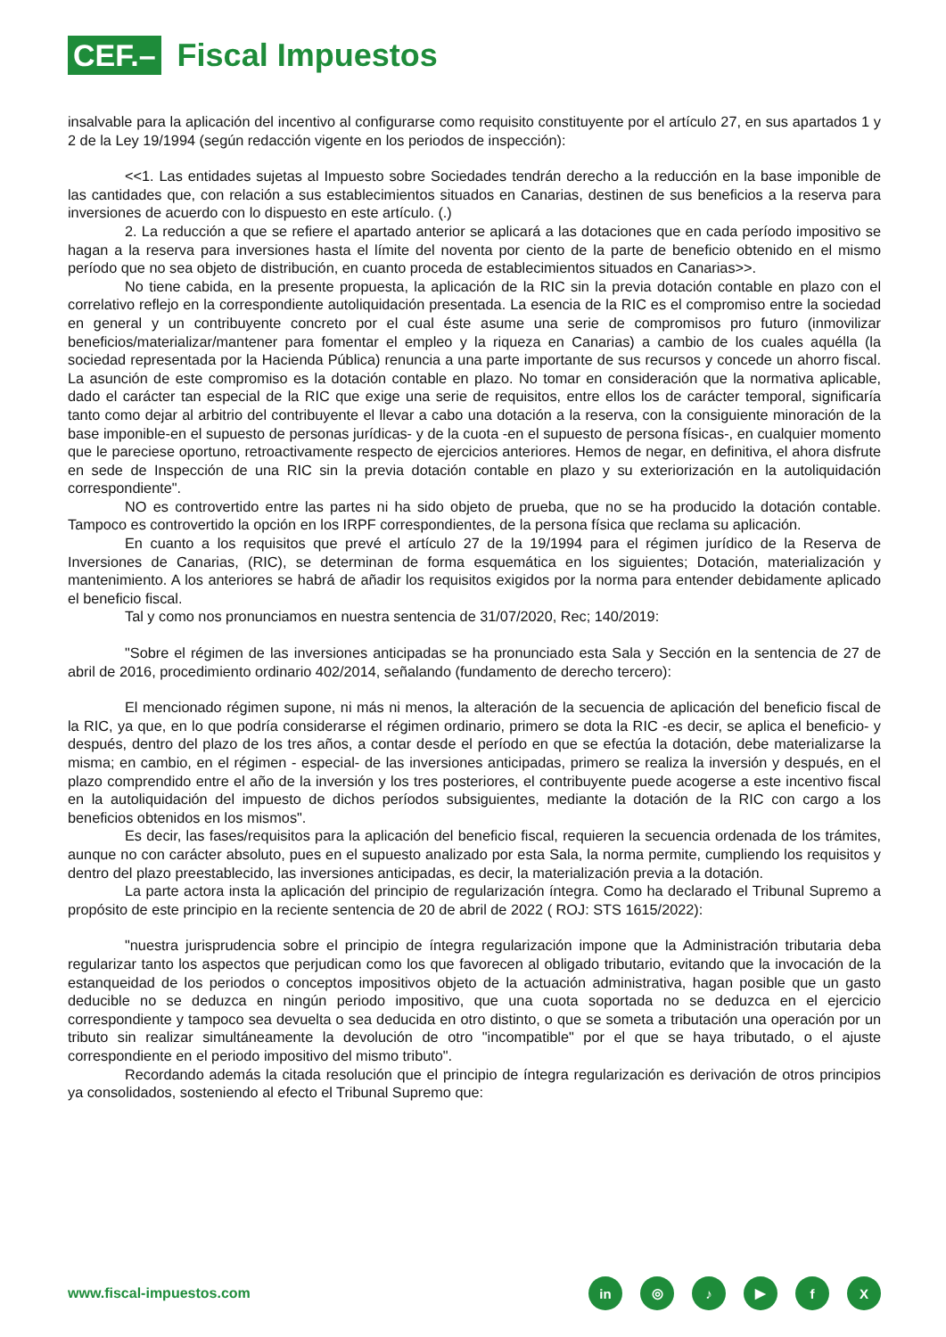CEF.–
Fiscal Impuestos
insalvable para la aplicación del incentivo al configurarse como requisito constituyente por el artículo 27, en sus apartados 1 y 2 de la Ley 19/1994 (según redacción vigente en los periodos de inspección):
<<1. Las entidades sujetas al Impuesto sobre Sociedades tendrán derecho a la reducción en la base imponible de las cantidades que, con relación a sus establecimientos situados en Canarias, destinen de sus beneficios a la reserva para inversiones de acuerdo con lo dispuesto en este artículo. (.)
2. La reducción a que se refiere el apartado anterior se aplicará a las dotaciones que en cada período impositivo se hagan a la reserva para inversiones hasta el límite del noventa por ciento de la parte de beneficio obtenido en el mismo período que no sea objeto de distribución, en cuanto proceda de establecimientos situados en Canarias>>.
No tiene cabida, en la presente propuesta, la aplicación de la RIC sin la previa dotación contable en plazo con el correlativo reflejo en la correspondiente autoliquidación presentada. La esencia de la RIC es el compromiso entre la sociedad en general y un contribuyente concreto por el cual éste asume una serie de compromisos pro futuro (inmovilizar beneficios/materializar/mantener para fomentar el empleo y la riqueza en Canarias) a cambio de los cuales aquélla (la sociedad representada por la Hacienda Pública) renuncia a una parte importante de sus recursos y concede un ahorro fiscal. La asunción de este compromiso es la dotación contable en plazo. No tomar en consideración que la normativa aplicable, dado el carácter tan especial de la RIC que exige una serie de requisitos, entre ellos los de carácter temporal, significaría tanto como dejar al arbitrio del contribuyente el llevar a cabo una dotación a la reserva, con la consiguiente minoración de la base imponible-en el supuesto de personas jurídicas- y de la cuota -en el supuesto de persona físicas-, en cualquier momento que le pareciese oportuno, retroactivamente respecto de ejercicios anteriores. Hemos de negar, en definitiva, el ahora disfrute en sede de Inspección de una RIC sin la previa dotación contable en plazo y su exteriorización en la autoliquidación correspondiente".
NO es controvertido entre las partes ni ha sido objeto de prueba, que no se ha producido la dotación contable. Tampoco es controvertido la opción en los IRPF correspondientes, de la persona física que reclama su aplicación.
En cuanto a los requisitos que prevé el artículo 27 de la 19/1994 para el régimen jurídico de la Reserva de Inversiones de Canarias, (RIC), se determinan de forma esquemática en los siguientes; Dotación, materialización y mantenimiento. A los anteriores se habrá de añadir los requisitos exigidos por la norma para entender debidamente aplicado el beneficio fiscal.
Tal y como nos pronunciamos en nuestra sentencia de 31/07/2020, Rec; 140/2019:
"Sobre el régimen de las inversiones anticipadas se ha pronunciado esta Sala y Sección en la sentencia de 27 de abril de 2016, procedimiento ordinario 402/2014, señalando (fundamento de derecho tercero):
El mencionado régimen supone, ni más ni menos, la alteración de la secuencia de aplicación del beneficio fiscal de la RIC, ya que, en lo que podría considerarse el régimen ordinario, primero se dota la RIC -es decir, se aplica el beneficio- y después, dentro del plazo de los tres años, a contar desde el período en que se efectúa la dotación, debe materializarse la misma; en cambio, en el régimen - especial- de las inversiones anticipadas, primero se realiza la inversión y después, en el plazo comprendido entre el año de la inversión y los tres posteriores, el contribuyente puede acogerse a este incentivo fiscal en la autoliquidación del impuesto de dichos períodos subsiguientes, mediante la dotación de la RIC con cargo a los beneficios obtenidos en los mismos".
Es decir, las fases/requisitos para la aplicación del beneficio fiscal, requieren la secuencia ordenada de los trámites, aunque no con carácter absoluto, pues en el supuesto analizado por esta Sala, la norma permite, cumpliendo los requisitos y dentro del plazo preestablecido, las inversiones anticipadas, es decir, la materialización previa a la dotación.
La parte actora insta la aplicación del principio de regularización íntegra. Como ha declarado el Tribunal Supremo a propósito de este principio en la reciente sentencia de 20 de abril de 2022 ( ROJ: STS 1615/2022):
"nuestra jurisprudencia sobre el principio de íntegra regularización impone que la Administración tributaria deba regularizar tanto los aspectos que perjudican como los que favorecen al obligado tributario, evitando que la invocación de la estanqueidad de los periodos o conceptos impositivos objeto de la actuación administrativa, hagan posible que un gasto deducible no se deduzca en ningún periodo impositivo, que una cuota soportada no se deduzca en el ejercicio correspondiente y tampoco sea devuelta o sea deducida en otro distinto, o que se someta a tributación una operación por un tributo sin realizar simultáneamente la devolución de otro "incompatible" por el que se haya tributado, o el ajuste correspondiente en el periodo impositivo del mismo tributo".
Recordando además la citada resolución que el principio de íntegra regularización es derivación de otros principios ya consolidados, sosteniendo al efecto el Tribunal Supremo que:
www.fiscal-impuestos.com
in ◎ ♪ ▶ fX